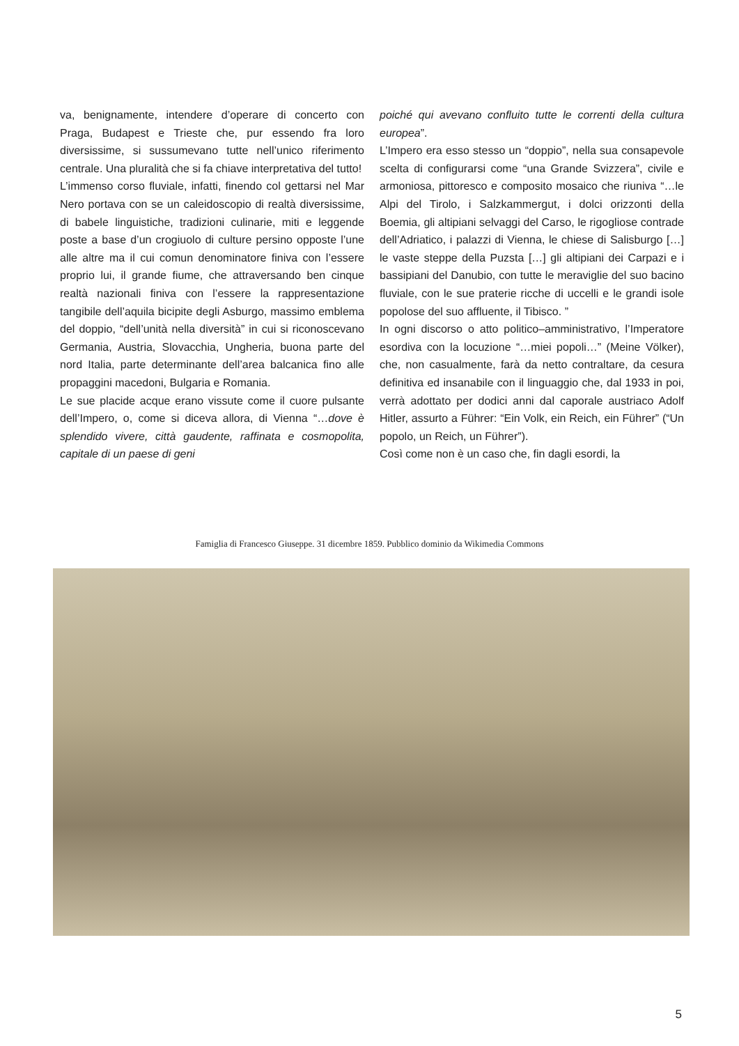va, benignamente, intendere d’operare di concerto con Praga, Budapest e Trieste che, pur essendo fra loro diversissime, si sussumevano tutte nell’unico riferimento centrale. Una pluralità che si fa chiave interpretativa del tutto!
L’immenso corso fluviale, infatti, finendo col gettarsi nel Mar Nero portava con se un caleidoscopio di realtà diversissime, di babele linguistiche, tradizioni culinarie, miti e leggende poste a base d’un crogiuolo di culture persino opposte l’une alle altre ma il cui comun denominatore finiva con l’essere proprio lui, il grande fiume, che attraversando ben cinque realtà nazionali finiva con l’essere la rappresentazione tangibile dell’aquila bicipite degli Asburgo, massimo emblema del doppio, “dell’unità nella diversità” in cui si riconoscevano Germania, Austria, Slovacchia, Ungheria, buona parte del nord Italia, parte determinante dell’area balcanica fino alle propaggini macedoni, Bulgaria e Romania.
Le sue placide acque erano vissute come il cuore pulsante dell’Impero, o, come si diceva allora, di Vienna “…dove è splendido vivere, città gaudente, raffinata e cosmopolita, capitale di un paese di geni
poiché qui avevano confluito tutte le correnti della cultura europea”.
L’Impero era esso stesso un “doppio”, nella sua consapevole scelta di configurarsi come “una Grande Svizzera”, civile e armoniosa, pittoresco e composito mosaico che riuniva “…le Alpi del Tirolo, i Salzkammergut, i dolci orizzonti della Boemia, gli altipiani selvaggi del Carso, le rigogliose contrade dell’Adriatico, i palazzi di Vienna, le chiese di Salisburgo […] le vaste steppe della Puzsta […] gli altipiani dei Carpazi e i bassipiani del Danubio, con tutte le meraviglie del suo bacino fluviale, con le sue praterie ricche di uccelli e le grandi isole popolose del suo affluente, il Tibisco. ”
In ogni discorso o atto politico–amministrativo, l’Imperatore esordiva con la locuzione “…miei popoli…” (Meine Völker), che, non casualmente, farà da netto contraltare, da cesura definitiva ed insanabile con il linguaggio che, dal 1933 in poi, verrà adottato per dodici anni dal caporale austriaco Adolf Hitler, assurto a Führer: “Ein Volk, ein Reich, ein Führer” (“Un popolo, un Reich, un Führer”).
Così come non è un caso che, fin dagli esordi, la
Famiglia di Francesco Giuseppe. 31 dicembre 1859. Pubblico dominio da Wikimedia Commons
5